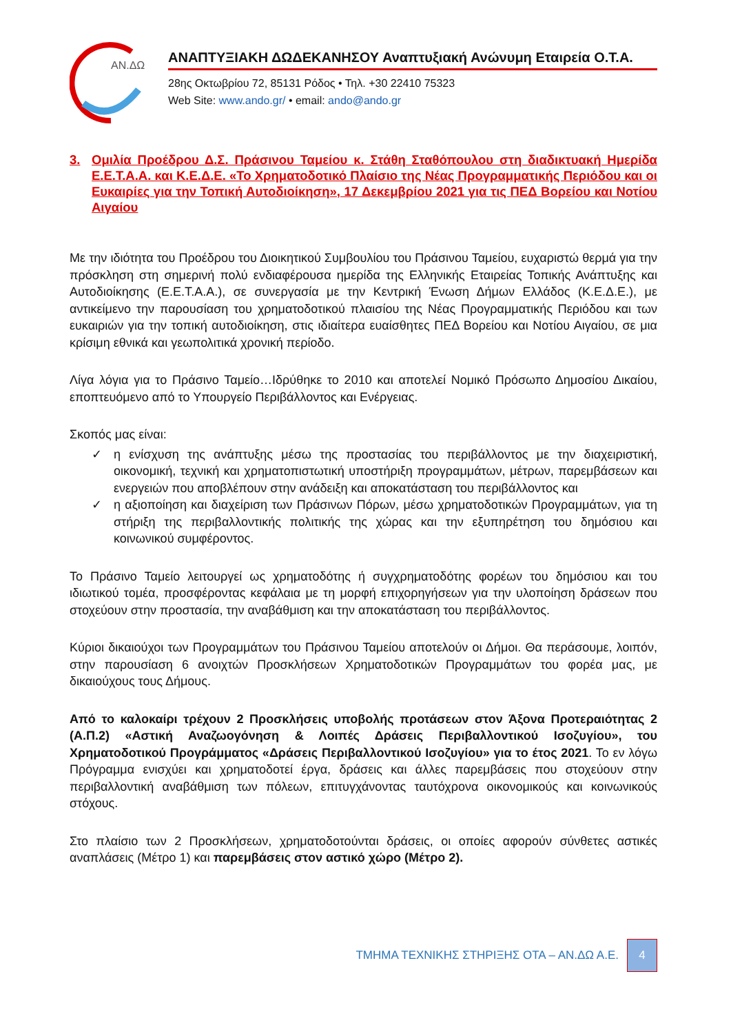ΑΝ.ΔΩ
ΑΝΑΠΤΥΞΙΑΚΗ ΔΩΔΕΚΑΝΗΣΟΥ Αναπτυξιακή Ανώνυμη Εταιρεία Ο.Τ.Α.
28ης Οκτωβρίου 72, 85131 Ρόδος • Τηλ. +30 22410 75323
Web Site: www.ando.gr/ • email: ando@ando.gr
3. Ομιλία Προέδρου Δ.Σ. Πράσινου Ταμείου κ. Στάθη Σταθόπουλου στη διαδικτυακή Ημερίδα Ε.Ε.Τ.Α.Α. και Κ.Ε.Δ.Ε. «Το Χρηματοδοτικό Πλαίσιο της Νέας Προγραμματικής Περιόδου και οι Ευκαιρίες για την Τοπική Αυτοδιοίκηση», 17 Δεκεμβρίου 2021 για τις ΠΕΔ Βορείου και Νοτίου Αιγαίου
Με την ιδιότητα του Προέδρου του Διοικητικού Συμβουλίου του Πράσινου Ταμείου, ευχαριστώ θερμά για την πρόσκληση στη σημερινή πολύ ενδιαφέρουσα ημερίδα της Ελληνικής Εταιρείας Τοπικής Ανάπτυξης και Αυτοδιοίκησης (Ε.Ε.Τ.Α.Α.), σε συνεργασία με την Κεντρική Ένωση Δήμων Ελλάδος (Κ.Ε.Δ.Ε.), με αντικείμενο την παρουσίαση του χρηματοδοτικού πλαισίου της Νέας Προγραμματικής Περιόδου και των ευκαιριών για την τοπική αυτοδιοίκηση, στις ιδιαίτερα ευαίσθητες ΠΕΔ Βορείου και Νοτίου Αιγαίου, σε μια κρίσιμη εθνικά και γεωπολιτικά χρονική περίοδο.
Λίγα λόγια για το Πράσινο Ταμείο…Ιδρύθηκε το 2010 και αποτελεί Νομικό Πρόσωπο Δημοσίου Δικαίου, εποπτευόμενο από το Υπουργείο Περιβάλλοντος και Ενέργειας.
Σκοπός μας είναι:
✓ η ενίσχυση της ανάπτυξης μέσω της προστασίας του περιβάλλοντος με την διαχειριστική, οικονομική, τεχνική και χρηματοπιστωτική υποστήριξη προγραμμάτων, μέτρων, παρεμβάσεων και ενεργειών που αποβλέπουν στην ανάδειξη και αποκατάσταση του περιβάλλοντος και
✓ η αξιοποίηση και διαχείριση των Πράσινων Πόρων, μέσω χρηματοδοτικών Προγραμμάτων, για τη στήριξη της περιβαλλοντικής πολιτικής της χώρας και την εξυπηρέτηση του δημόσιου και κοινωνικού συμφέροντος.
Το Πράσινο Ταμείο λειτουργεί ως χρηματοδότης ή συγχρηματοδότης φορέων του δημόσιου και του ιδιωτικού τομέα, προσφέροντας κεφάλαια με τη μορφή επιχορηγήσεων για την υλοποίηση δράσεων που στοχεύουν στην προστασία, την αναβάθμιση και την αποκατάσταση του περιβάλλοντος.
Κύριοι δικαιούχοι των Προγραμμάτων του Πράσινου Ταμείου αποτελούν οι Δήμοι. Θα περάσουμε, λοιπόν, στην παρουσίαση 6 ανοιχτών Προσκλήσεων Χρηματοδοτικών Προγραμμάτων του φορέα μας, με δικαιούχους τους Δήμους.
Από το καλοκαίρι τρέχουν 2 Προσκλήσεις υποβολής προτάσεων στον Άξονα Προτεραιότητας 2 (Α.Π.2) «Αστική Αναζωογόνηση & Λοιπές Δράσεις Περιβαλλοντικού Ισοζυγίου», του Χρηματοδοτικού Προγράμματος «Δράσεις Περιβαλλοντικού Ισοζυγίου» για το έτος 2021. Το εν λόγω Πρόγραμμα ενισχύει και χρηματοδοτεί έργα, δράσεις και άλλες παρεμβάσεις που στοχεύουν στην περιβαλλοντική αναβάθμιση των πόλεων, επιτυγχάνοντας ταυτόχρονα οικονομικούς και κοινωνικούς στόχους.
Στο πλαίσιο των 2 Προσκλήσεων, χρηματοδοτούνται δράσεις, οι οποίες αφορούν σύνθετες αστικές αναπλάσεις (Μέτρο 1) και παρεμβάσεις στον αστικό χώρο (Μέτρο 2).
ΤΜΗΜΑ ΤΕΧΝΙΚΗΣ ΣΤΗΡΙΞΗΣ ΟΤΑ – ΑΝ.ΔΩ Α.Ε.
4